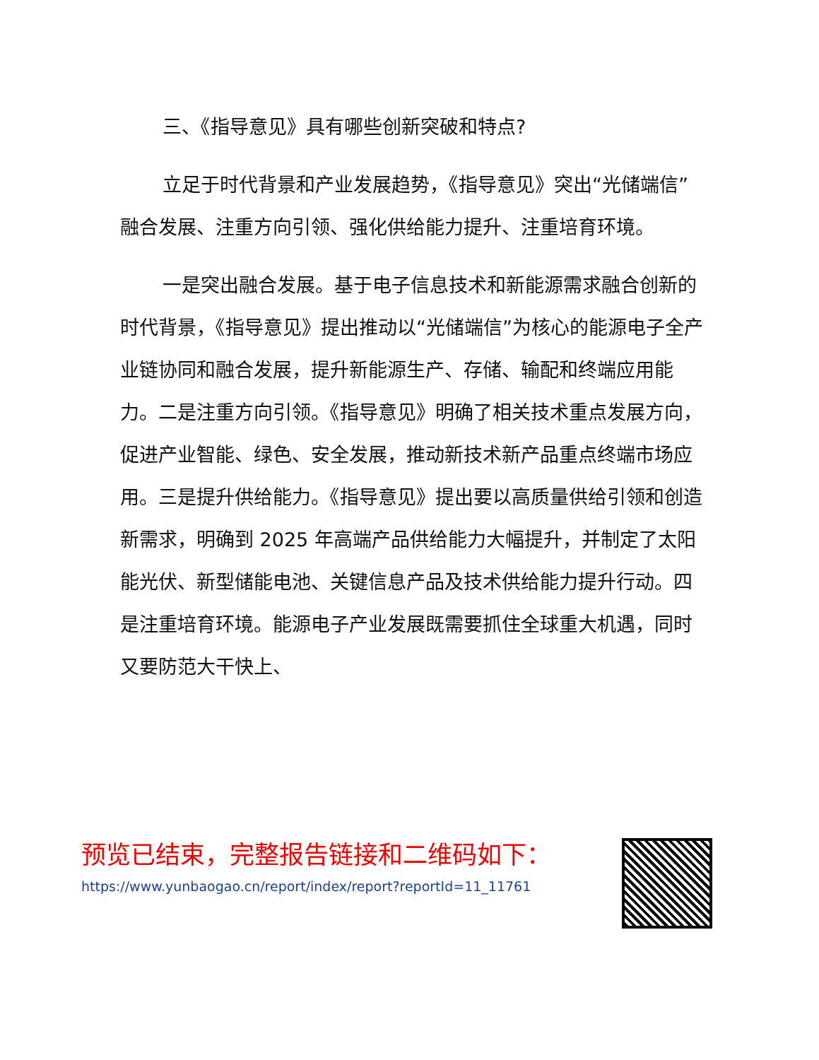三、《指导意见》具有哪些创新突破和特点?
立足于时代背景和产业发展趋势，《指导意见》突出“光储端信”融合发展、注重方向引领、强化供给能力提升、注重培育环境。
一是突出融合发展。基于电子信息技术和新能源需求融合创新的时代背景，《指导意见》提出推动以“光储端信”为核心的能源电子全产业链协同和融合发展，提升新能源生产、存储、输配和终端应用能力。二是注重方向引领。《指导意见》明确了相关技术重点发展方向，促进产业智能、绿色、安全发展，推动新技术新产品重点终端市场应用。三是提升供给能力。《指导意见》提出要以高质量供给引领和创造新需求，明确到 2025 年高端产品供给能力大幅提升，并制定了太阳能光伏、新型储能电池、关键信息产品及技术供给能力提升行动。四是注重培育环境。能源电子产业发展既需要抓住全球重大机遇，同时又要防范大干快上、
预览已结束，完整报告链接和二维码如下：
https://www.yunbaogao.cn/report/index/report?reportId=11_11761